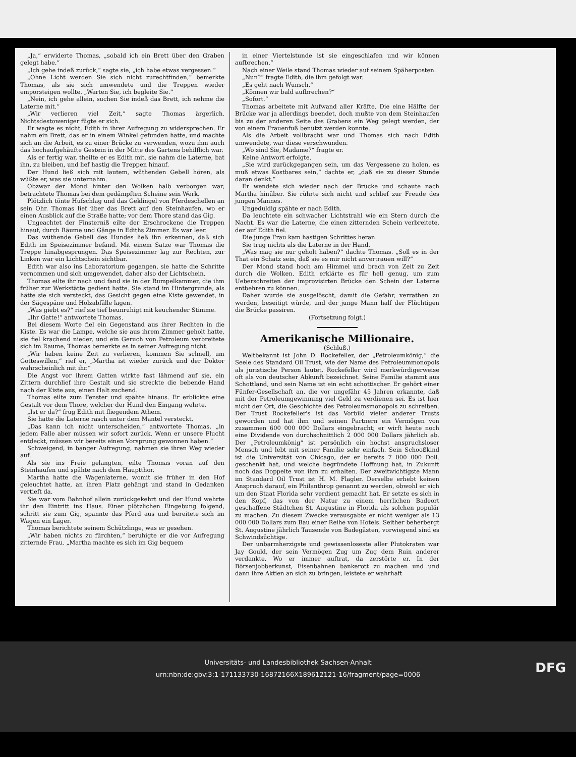„Ja,“ erwiderte Thomas, „sobald ich ein Brett über den Graben gelegt habe.“
„Ich gehe indeß zurück,“ sagte sie, „ich habe etwas vergessen.“
„Ohne Licht werden Sie sich nicht zurechtfinden,“ bemerkte Thomas, als sie sich umwendete und die Treppen wieder emporsteigen wollte. „Warten Sie, ich begleite Sie.“
„Nein, ich gehe allein, suchen Sie indeß das Brett, ich nehme die Laterne mit.“
„Wir verlieren viel Zeit,“ sagte Thomas ärgerlich. Nichtsdestoweniger fügte er sich.
Er wagte es nicht, Edith in ihrer Aufregung zu widersprechen. Er nahm ein Brett, das er in einem Winkel gefunden hatte, und machte sich an die Arbeit, es zu einer Brücke zu verwenden, wozu ihm auch das hochaufgehäufte Gestein in der Mitte des Gartens behilflich war.
Als er fertig war, theilte er es Edith mit, sie nahm die Laterne, bat ihn, zu bleiben, und lief hastig die Treppen hinauf.
Der Hund ließ sich mit lautem, wüthenden Gebell hören, als wüßte er, was sie unternahm.
Obzwar der Mond hinter den Wolken halb verborgen war, betrachtete Thomas bei dem gedämpften Scheine sein Werk.
Plötzlich tönte Hufschlag und das Geklingel von Pferdeschellen an sein Ohr. Thomas lief über das Brett auf den Steinhaufen, wo er einen Ausblick auf die Straße hatte; vor dem Thore stand das Gig.
Ungeachtet der Finsterniß eilte der Erschrockene die Treppen hinauf, durch Räume und Gänge in Ediths Zimmer. Es war leer.
Das wüthende Gebell des Hundes ließ ihn erkennen, daß sich Edith im Speisezimmer befand. Mit einem Satze war Thomas die Treppe hinabgesprungen. Das Speisezimmer lag zur Rechten, zur Linken war ein Lichtschein sichtbar.
Edith war also ins Laboratorium gegangen, sie hatte die Schritte vernommen und sich umgewendet, daher also der Lichtschein.
Thomas eilte ihr nach und fand sie in der Rumpelkammer, die ihm früher zur Werkstätte gedient hatte. Sie stand im Hintergrunde, als hätte sie sich versteckt, das Gesicht gegen eine Kiste gewendet, in der Sägespäne und Holzabfälle lagen.
„Was giebt es?“ rief sie tief beunruhigt mit keuchender Stimme.
„Ihr Gatte!“ antwortete Thomas.
Bei diesem Worte fiel ein Gegenstand aus ihrer Rechten in die Kiste. Es war die Lampe, welche sie aus ihrem Zimmer geholt hatte, sie fiel krachend nieder, und ein Geruch von Petroleum verbreitete sich im Raume, Thomas bemerkte es in seiner Aufregung nicht.
„Wir haben keine Zeit zu verlieren, kommen Sie schnell, um Gotteswillen,“ rief er, „Martha ist wieder zurück und der Doktor wahrscheinlich mit ihr.“
Die Angst vor ihrem Gatten wirkte fast lähmend auf sie, ein Zittern durchlief ihre Gestalt und sie streckte die bebende Hand nach der Kiste aus, einen Halt suchend.
Thomas eilte zum Fenster und spähte hinaus. Er erblickte eine Gestalt vor dem Thore, welcher der Hund den Eingang wehrte.
„Ist er da?“ frug Edith mit fliegendem Athem.
Sie hatte die Laterne rasch unter dem Mantel versteckt.
„Das kann ich nicht unterscheiden,“ antwortete Thomas, „in jedem Falle aber müssen wir sofort zurück. Wenn er unsere Flucht entdeckt, müssen wir bereits einen Vorsprung gewonnen haben.“
Schweigend, in banger Aufregung, nahmen sie ihren Weg wieder auf.
Als sie ins Freie gelangten, eilte Thomas voran auf den Steinhaufen und spähte nach dem Hauptthor.
Martha hatte die Wagenlaterne, womit sie früher in den Hof geleuchtet hatte, an ihren Platz gehängt und stand in Gedanken vertieft da.
Sie war vom Bahnhof allein zurückgekehrt und der Hund wehrte ihr den Eintritt ins Haus. Einer plötzlichen Eingebung folgend, schritt sie zum Gig, spannte das Pferd aus und bereitete sich im Wagen ein Lager.
Thomas berichtete seinem Schützlinge, was er gesehen.
„Wir haben nichts zu fürchten,“ beruhigte er die vor Aufregung zitternde Frau. „Martha machte es sich im Gig bequem
in einer Viertelstunde ist sie eingeschlafen und wir können aufbrechen.“
Nach einer Weile stand Thomas wieder auf seinem Späherposten.
„Nun?“ fragte Edith, die ihm gefolgt war.
„Es geht nach Wunsch.“
„Können wir bald aufbrechen?“
„Sofort.“
Thomas arbeitete mit Aufwand aller Kräfte. Die eine Hälfte der Brücke war ja allerdings beendet, doch mußte von dem Steinhaufen bis zu der anderen Seite des Grabens ein Weg gelegt werden, der von einem Frauenfuß benützt werden konnte.
Als die Arbeit vollbracht war und Thomas sich nach Edith umwendete, war diese verschwunden.
„Wo sind Sie, Madame?“ fragte er.
Keine Antwort erfolgte.
„Sie wird zurückgegangen sein, um das Vergessene zu holen, es muß etwas Kostbares sein,“ dachte er, „daß sie zu dieser Stunde daran denkt.“
Er wendete sich wieder nach der Brücke und schaute nach Martha hinüber. Sie rührte sich nicht und schlief zur Freude des jungen Mannes.
Ungeduldig spähte er nach Edith.
Da leuchtete ein schwacher Lichtstrahl wie ein Stern durch die Nacht. Es war die Laterne, die einen zitternden Schein verbreitete, der auf Edith fiel.
Die junge Frau kam hastigen Schrittes heran.
Sie trug nichts als die Laterne in der Hand.
„Was mag sie nur geholt haben?“ dachte Thomas. „Soll es in der That ein Schatz sein, daß sie es mir nicht anvertrauen will?“
Der Mond stand hoch am Himmel und brach von Zeit zu Zeit durch die Wolken. Edith erklärte es für hell genug, um zum Ueberschreiten der improvisirten Brücke den Schein der Laterne entbehren zu können.
Daher wurde sie ausgelöscht, damit die Gefahr, verrathen zu werden, beseitigt würde, und der junge Mann half der Flüchtigen die Brücke passiren.
(Fortsetzung folgt.)
Amerikanische Millionaire.
(Schluß.)
Weltbekannt ist John D. Rockefeller, der „Petroleumkönig,“ die Seele des Standard Oil Trust, wie der Name des Petroleummonopols als juristische Person lautet. Rockefeller wird merkwürdigerweise oft als von deutscher Abkunft bezeichnet. Seine Familie stammt aus Schottland, und sein Name ist ein echt schottischer. Er gehört einer Fünfer-Gesellschaft an, die vor ungefähr 45 Jahren erkannte, daß mit der Petroleumgewinnung viel Geld zu verdienen sei. Es ist hier nicht der Ort, die Geschichte des Petroleumsmonopols zu schreiben. Der Trust Rockefeller's ist das Vorbild vieler anderer Trusts geworden und hat ihm und seinen Partnern ein Vermögen von zusammen 600 000 000 Dollars eingebracht; er wirft heute noch eine Dividende von durchschnittlich 2 000 000 Dollars jährlich ab. Der „Petroleumkönig“ ist persönlich ein höchst anspruchsloser Mensch und lebt mit seiner Familie sehr einfach. Sein Schooßkind ist die Universität von Chicago, der er bereits 7 000 000 Doll. geschenkt hat, und welche begründete Hoffnung hat, in Zukunft noch das Doppelte von ihm zu erhalten. Der zweitwichtigste Mann im Standard Oil Trust ist H. M. Flagler. Derselbe erhebt keinen Anspruch darauf, ein Philanthrop genannt zu werden, obwohl er sich um den Staat Florida sehr verdient gemacht hat. Er setzte es sich in den Kopf, das von der Natur zu einem herrlichen Badeort geschaffene Städtchen St. Augustine in Florida als solchen populär zu machen. Zu diesem Zwecke verausgabte er nicht weniger als 13 000 000 Dollars zum Bau einer Reihe von Hotels. Seither beherbergt St. Augustine jährlich Tausende von Badegästen, vorwiegend sind es Schwindsüchtige.
Der unbarmherzigste und gewissenloseste aller Plutokraten war Jay Gould, der sein Vermögen Zug um Zug dem Ruin anderer verdankte. Wo er immer auftrat, da zerstörte er. In der Börsenjobberkunst, Eisenbahnen bankerott zu machen und und dann ihre Aktien an sich zu bringen, leistete er wahrhaft
Universitäts- und Landesbibliothek Sachsen-Anhalt
urn:nbn:de:gbv:3:1-171133730-16872166X189612121-16/fragment/page=0006
DFG